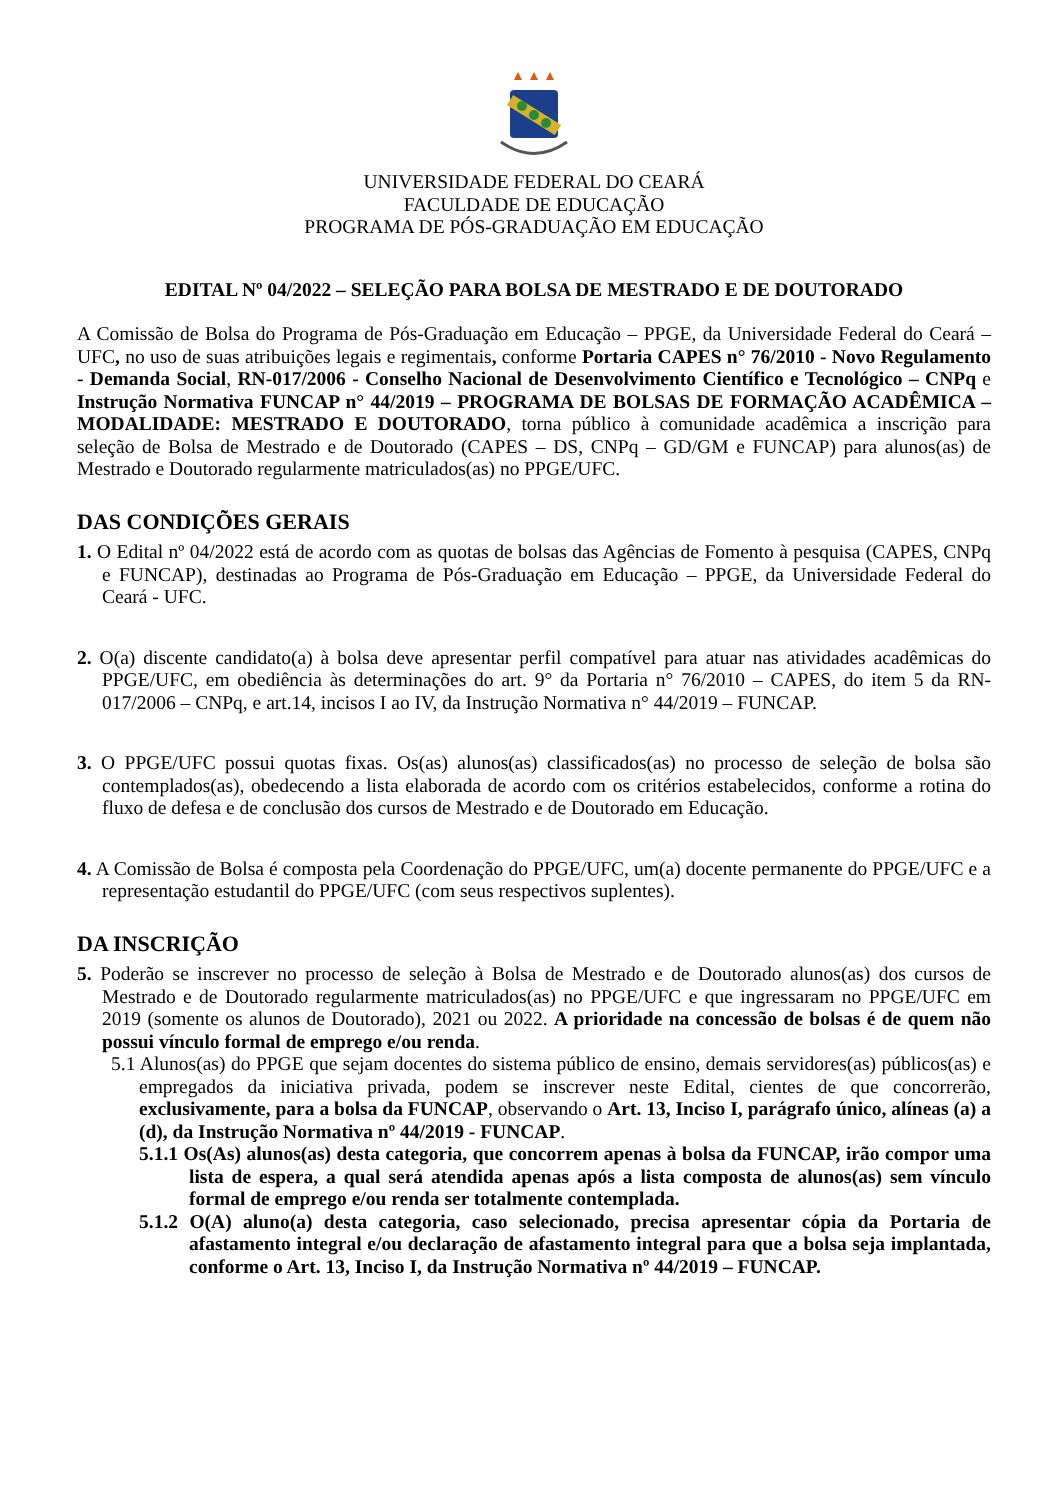UNIVERSIDADE FEDERAL DO CEARÁ
FACULDADE DE EDUCAÇÃO
PROGRAMA DE PÓS-GRADUAÇÃO EM EDUCAÇÃO
EDITAL Nº 04/2022 – SELEÇÃO PARA BOLSA DE MESTRADO E DE DOUTORADO
A Comissão de Bolsa do Programa de Pós-Graduação em Educação – PPGE, da Universidade Federal do Ceará – UFC, no uso de suas atribuições legais e regimentais, conforme Portaria CAPES n° 76/2010 - Novo Regulamento - Demanda Social, RN-017/2006 - Conselho Nacional de Desenvolvimento Científico e Tecnológico – CNPq e Instrução Normativa FUNCAP n° 44/2019 – PROGRAMA DE BOLSAS DE FORMAÇÃO ACADÊMICA – MODALIDADE: MESTRADO E DOUTORADO, torna público à comunidade acadêmica a inscrição para seleção de Bolsa de Mestrado e de Doutorado (CAPES – DS, CNPq – GD/GM e FUNCAP) para alunos(as) de Mestrado e Doutorado regularmente matriculados(as) no PPGE/UFC.
DAS CONDIÇÕES GERAIS
1. O Edital nº 04/2022 está de acordo com as quotas de bolsas das Agências de Fomento à pesquisa (CAPES, CNPq e FUNCAP), destinadas ao Programa de Pós-Graduação em Educação – PPGE, da Universidade Federal do Ceará - UFC.
2. O(a) discente candidato(a) à bolsa deve apresentar perfil compatível para atuar nas atividades acadêmicas do PPGE/UFC, em obediência às determinações do art. 9° da Portaria n° 76/2010 – CAPES, do item 5 da RN-017/2006 – CNPq, e art.14, incisos I ao IV, da Instrução Normativa n° 44/2019 – FUNCAP.
3. O PPGE/UFC possui quotas fixas. Os(as) alunos(as) classificados(as) no processo de seleção de bolsa são contemplados(as), obedecendo a lista elaborada de acordo com os critérios estabelecidos, conforme a rotina do fluxo de defesa e de conclusão dos cursos de Mestrado e de Doutorado em Educação.
4. A Comissão de Bolsa é composta pela Coordenação do PPGE/UFC, um(a) docente permanente do PPGE/UFC e a representação estudantil do PPGE/UFC (com seus respectivos suplentes).
DA INSCRIÇÃO
5. Poderão se inscrever no processo de seleção à Bolsa de Mestrado e de Doutorado alunos(as) dos cursos de Mestrado e de Doutorado regularmente matriculados(as) no PPGE/UFC e que ingressaram no PPGE/UFC em 2019 (somente os alunos de Doutorado), 2021 ou 2022. A prioridade na concessão de bolsas é de quem não possui vínculo formal de emprego e/ou renda.
5.1 Alunos(as) do PPGE que sejam docentes do sistema público de ensino, demais servidores(as) públicos(as) e empregados da iniciativa privada, podem se inscrever neste Edital, cientes de que concorrerão, exclusivamente, para a bolsa da FUNCAP, observando o Art. 13, Inciso I, parágrafo único, alíneas (a) a (d), da Instrução Normativa nº 44/2019 - FUNCAP.
5.1.1 Os(As) alunos(as) desta categoria, que concorrem apenas à bolsa da FUNCAP, irão compor uma lista de espera, a qual será atendida apenas após a lista composta de alunos(as) sem vínculo formal de emprego e/ou renda ser totalmente contemplada.
5.1.2 O(A) aluno(a) desta categoria, caso selecionado, precisa apresentar cópia da Portaria de afastamento integral e/ou declaração de afastamento integral para que a bolsa seja implantada, conforme o Art. 13, Inciso I, da Instrução Normativa nº 44/2019 – FUNCAP.